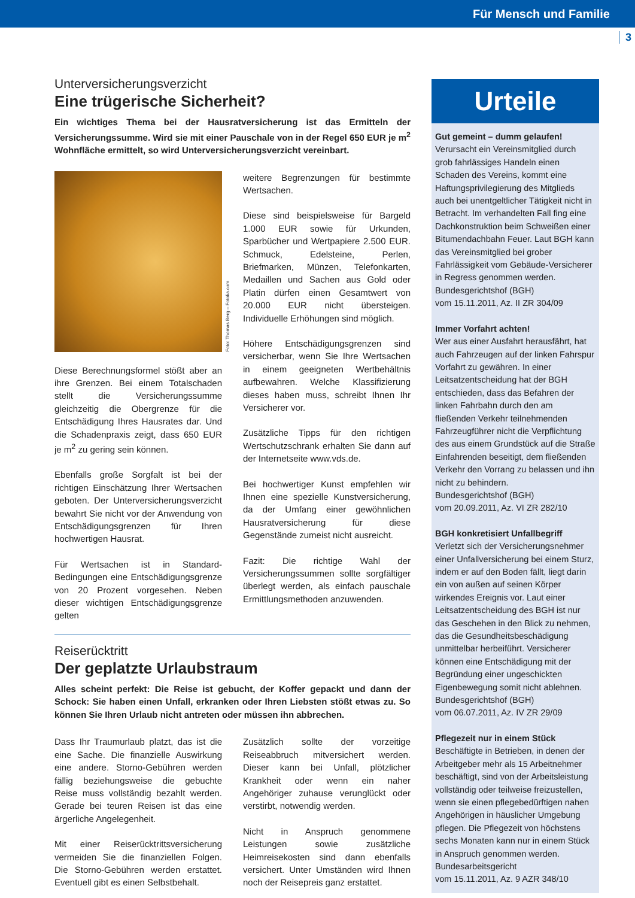Für Mensch und Familie
3
Unterversicherungsverzicht
Eine trügerische Sicherheit?
Ein wichtiges Thema bei der Hausratversicherung ist das Ermitteln der Versicherungssumme. Wird sie mit einer Pauschale von in der Regel 650 EUR je m<sup>2</sup> Wohnfläche ermittelt, so wird Unterversicherungsverzicht vereinbart.
Foto: Thomas Berg – Fotolia.com
Diese Berechnungsformel stößt aber an ihre Grenzen. Bei einem Totalschaden stellt die Versicherungssumme gleichzeitig die Obergrenze für die Entschädigung Ihres Hausrates dar. Und die Schadenpraxis zeigt, dass 650 EUR je m<sup>2</sup> zu gering sein können.
Ebenfalls große Sorgfalt ist bei der richtigen Einschätzung Ihrer Wertsachen geboten. Der Unterversicherungsverzicht bewahrt Sie nicht vor der Anwendung von Entschädigungsgrenzen für Ihren hochwertigen Hausrat.
Für Wertsachen ist in Standard-Bedingungen eine Entschädigungsgrenze von 20 Prozent vorgesehen. Neben dieser wichtigen Entschädigungsgrenze gelten
weitere Begrenzungen für bestimmte Wertsachen.
Diese sind beispielsweise für Bargeld 1.000 EUR sowie für Urkunden, Sparbücher und Wertpapiere 2.500 EUR. Schmuck, Edelsteine, Perlen, Briefmarken, Münzen, Telefonkarten, Medaillen und Sachen aus Gold oder Platin dürfen einen Gesamtwert von 20.000 EUR nicht übersteigen. Individuelle Erhöhungen sind möglich.
Höhere Entschädigungsgrenzen sind versicherbar, wenn Sie Ihre Wertsachen in einem geeigneten Wertbehältnis aufbewahren. Welche Klassifizierung dieses haben muss, schreibt Ihnen Ihr Versicherer vor.
Zusätzliche Tipps für den richtigen Wertschutzschrank erhalten Sie dann auf der Internetseite www.vds.de.
Bei hochwertiger Kunst empfehlen wir Ihnen eine spezielle Kunstversicherung, da der Umfang einer gewöhnlichen Hausratversicherung für diese Gegenstände zumeist nicht ausreicht.
Fazit: Die richtige Wahl der Versicherungssummen sollte sorgfältiger überlegt werden, als einfach pauschale Ermittlungsmethoden anzuwenden.
Reiserücktritt
Der geplatzte Urlaubstraum
Alles scheint perfekt: Die Reise ist gebucht, der Koffer gepackt und dann der Schock: Sie haben einen Unfall, erkranken oder Ihren Liebsten stößt etwas zu. So können Sie Ihren Urlaub nicht antreten oder müssen ihn abbrechen.
Dass Ihr Traumurlaub platzt, das ist die eine Sache. Die finanzielle Auswirkung eine andere. Storno-Gebühren werden fällig beziehungsweise die gebuchte Reise muss vollständig bezahlt werden. Gerade bei teuren Reisen ist das eine ärgerliche Angelegenheit.
Mit einer Reiserücktrittsversicherung vermeiden Sie die finanziellen Folgen. Die Storno-Gebühren werden erstattet. Eventuell gibt es einen Selbstbehalt.
Zusätzlich sollte der vorzeitige Reiseabbruch mitversichert werden. Dieser kann bei Unfall, plötzlicher Krankheit oder wenn ein naher Angehöriger zuhause verunglückt oder verstirbt, notwendig werden.
Nicht in Anspruch genommene Leistungen sowie zusätzliche Heimreisekosten sind dann ebenfalls versichert. Unter Umständen wird Ihnen noch der Reisepreis ganz erstattet.
Urteile
Gut gemeint – dumm gelaufen!
Verursacht ein Vereinsmitglied durch grob fahrlässiges Handeln einen Schaden des Vereins, kommt eine Haftungsprivilegierung des Mitglieds auch bei unentgeltlicher Tätigkeit nicht in Betracht. Im verhandelten Fall fing eine Dachkonstruktion beim Schweißen einer Bitumendachbahn Feuer. Laut BGH kann das Vereinsmitglied bei grober Fahrlässigkeit vom Gebäude-Versicherer in Regress genommen werden.
Bundesgerichtshof (BGH)
vom 15.11.2011, Az. II ZR 304/09
Immer Vorfahrt achten!
Wer aus einer Ausfahrt herausfährt, hat auch Fahrzeugen auf der linken Fahrspur Vorfahrt zu gewähren. In einer Leitsatzentscheidung hat der BGH entschieden, dass das Befahren der linken Fahrbahn durch den am fließenden Verkehr teilnehmenden Fahrzeugführer nicht die Verpflichtung des aus einem Grundstück auf die Straße Einfahrenden beseitigt, dem fließenden Verkehr den Vorrang zu belassen und ihn nicht zu behindern.
Bundesgerichtshof (BGH)
vom 20.09.2011, Az. VI ZR 282/10
BGH konkretisiert Unfallbegriff
Verletzt sich der Versicherungsnehmer einer Unfallversicherung bei einem Sturz, indem er auf den Boden fällt, liegt darin ein von außen auf seinen Körper wirkendes Ereignis vor. Laut einer Leitsatzentscheidung des BGH ist nur das Geschehen in den Blick zu nehmen, das die Gesundheitsbeschädigung unmittelbar herbeiführt. Versicherer können eine Entschädigung mit der Begründung einer ungeschickten Eigenbewegung somit nicht ablehnen.
Bundesgerichtshof (BGH)
vom 06.07.2011, Az. IV ZR 29/09
Pflegezeit nur in einem Stück
Beschäftigte in Betrieben, in denen der Arbeitgeber mehr als 15 Arbeitnehmer beschäftigt, sind von der Arbeitsleistung vollständig oder teilweise freizustellen, wenn sie einen pflegebedürftigen nahen Angehörigen in häuslicher Umgebung pflegen. Die Pflegezeit von höchstens sechs Monaten kann nur in einem Stück in Anspruch genommen werden.
Bundesarbeitsgericht
vom 15.11.2011, Az. 9 AZR 348/10